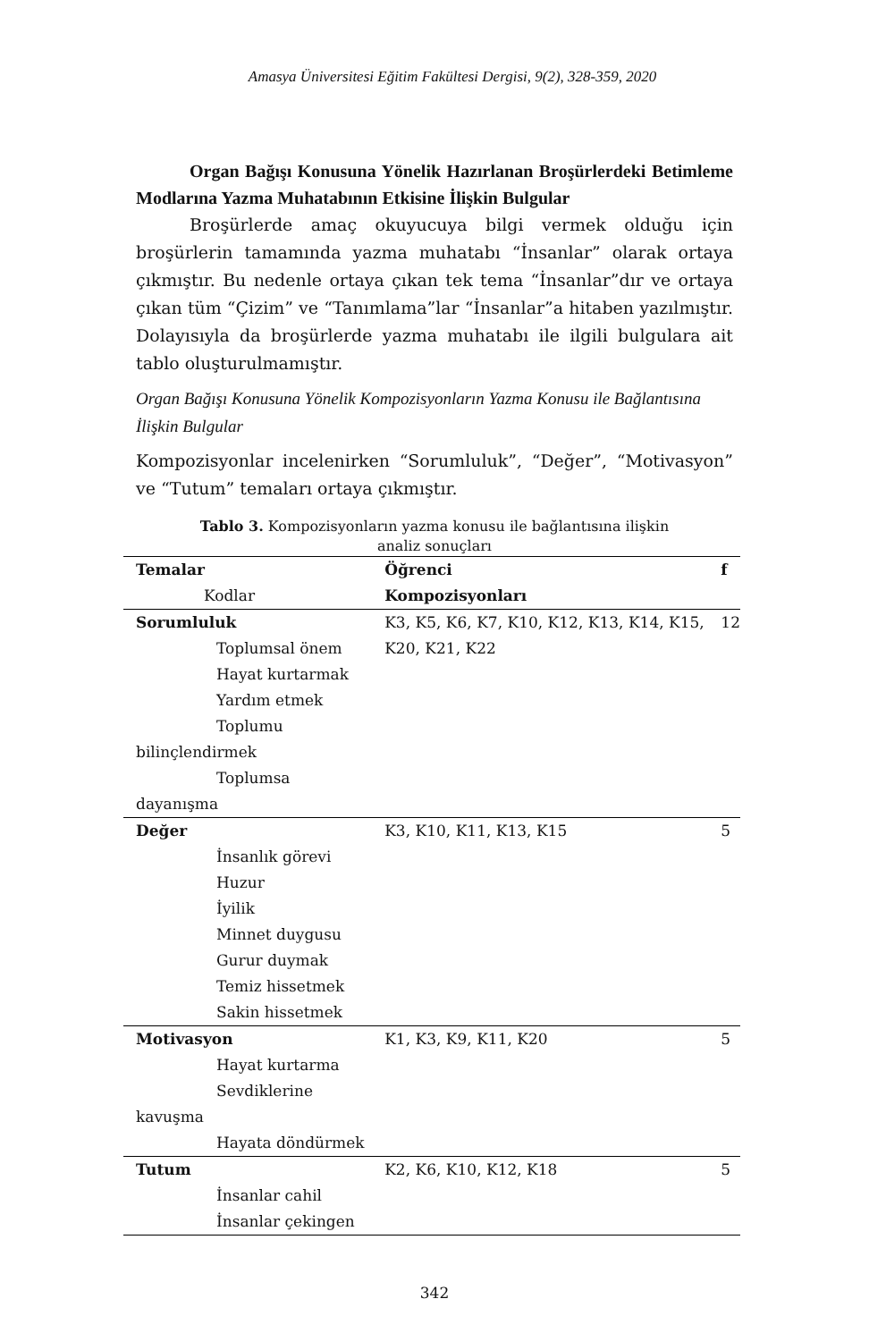Amasya Üniversitesi Eğitim Fakültesi Dergisi, 9(2), 328-359, 2020
Organ Bağışı Konusuna Yönelik Hazırlanan Broşürlerdeki Betimleme Modlarına Yazma Muhatabının Etkisine İlişkin Bulgular
Broşürlerde amaç okuyucuya bilgi vermek olduğu için broşürlerin tamamında yazma muhatabı “İnsanlar” olarak ortaya çıkmıştır. Bu nedenle ortaya çıkan tek tema “İnsanlar”dır ve ortaya çıkan tüm “Çizim” ve “Tanımlama”lar “İnsanlar”a hitaben yazılmıştır. Dolayısıyla da broşürlerde yazma muhatabı ile ilgili bulgulara ait tablo oluşturulmamıştır.
Organ Bağışı Konusuna Yönelik Kompozisyonların Yazma Konusu ile Bağlantısına İlişkin Bulgular
Kompozisyonlar incelenirken “Sorumluluk”, “Değer”, “Motivasyon” ve “Tutum” temaları ortaya çıkmıştır.
Tablo 3. Kompozisyonların yazma konusu ile bağlantısına ilişkin
analiz sonuçları
| Temalar Kodlar | Öğrenci Kompozisyonları | f |
| --- | --- | --- |
| Sorumluluk Toplumsal önem Hayat kurtarmak Yardım etmek Toplumu bilinçlendirmek Toplumsa dayanışma | K3, K5, K6, K7, K10, K12, K13, K14, K15, K20, K21, K22 | 12 |
| Değer İnsanlık görevi Huzur İyilik Minnet duygusu Gurur duymak Temiz hissetmek Sakin hissetmek | K3, K10, K11, K13, K15 | 5 |
| Motivasyon Hayat kurtarma Sevdiklerine kavuşma Hayata döndürmek | K1, K3, K9, K11, K20 | 5 |
| Tutum İnsanlar cahil İnsanlar çekingen | K2, K6, K10, K12, K18 | 5 |
342